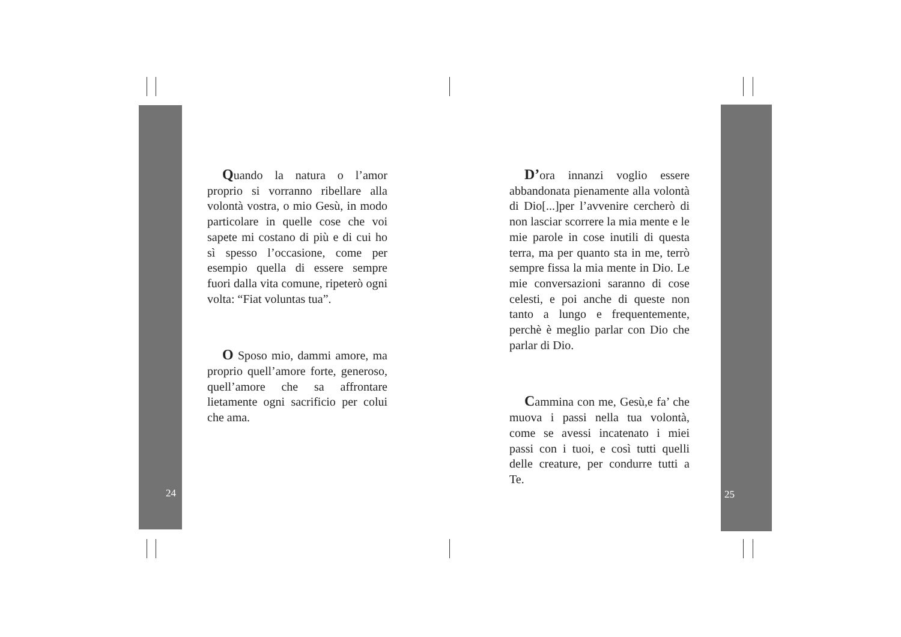Quando la natura o l’amor proprio si vorranno ribellare alla volontà vostra, o mio Gesù, in modo particolare in quelle cose che voi sapete mi costano di più e di cui ho sì spesso l’occasione, come per esempio quella di essere sempre fuori dalla vita comune, ripeterò ogni volta: “Fiat voluntas tua”.
O Sposo mio, dammi amore, ma proprio quell’amore forte, generoso, quell’amore che sa affrontare lietamente ogni sacrificio per colui che ama.
24
D’ora innanzi voglio essere abbandonata pienamente alla volontà di Dio[...]per l’avvenire cercherò di non lasciar scorrere la mia mente e le mie parole in cose inutili di questa terra, ma per quanto sta in me, terrò sempre fissa la mia mente in Dio. Le mie conversazioni saranno di cose celesti, e poi anche di queste non tanto a lungo e frequentemente, perchè è meglio parlar con Dio che parlar di Dio.
Cammina con me, Gesù,e fa’ che muova i passi nella tua volontà, come se avessi incatenato i miei passi con i tuoi, e così tutti quelli delle creature, per condurre tutti a Te.
25